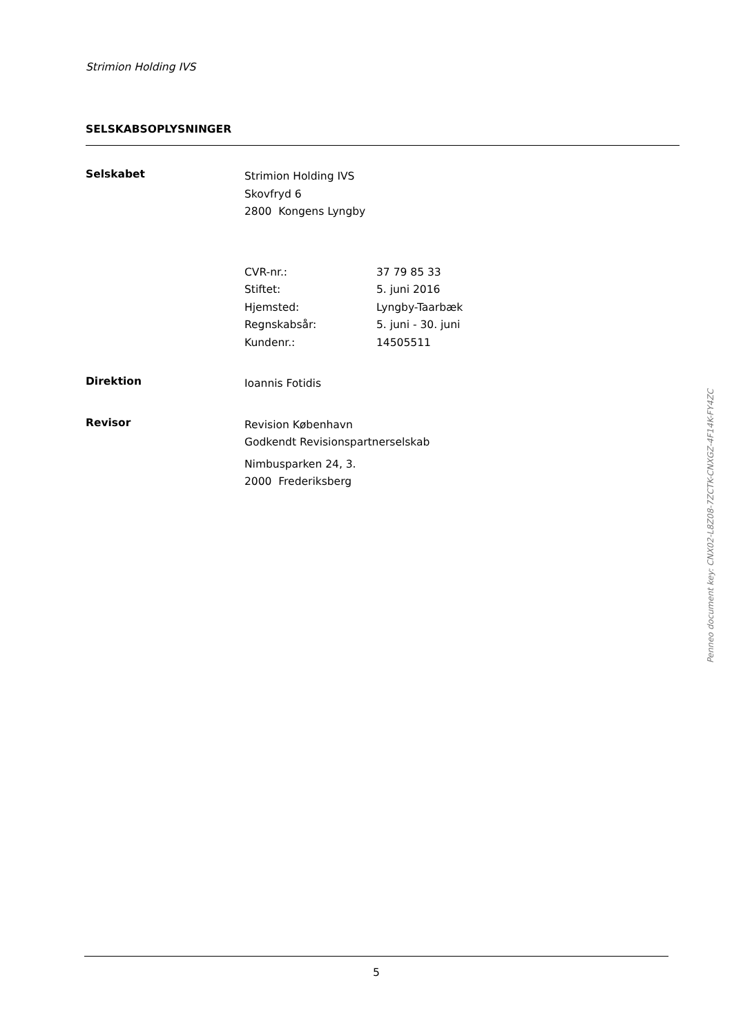Strimion Holding IVS
SELSKABSOPLYSNINGER
Selskabet
Strimion Holding IVS
Skovfryd 6
2800 Kongens Lyngby
| CVR-nr.: | 37 79 85 33 |
| Stiftet: | 5. juni 2016 |
| Hjemsted: | Lyngby-Taarbæk |
| Regnskabsår: | 5. juni - 30. juni |
| Kundenr.: | 14505511 |
Direktion
Ioannis Fotidis
Revisor
Revision København
Godkendt Revisionspartnerselskab
Nimbusparken 24, 3.
2000 Frederiksberg
Penneo document key: CNX02-L8Z08-7ZCTK-CNXGZ-4F14K-FY4ZC
5